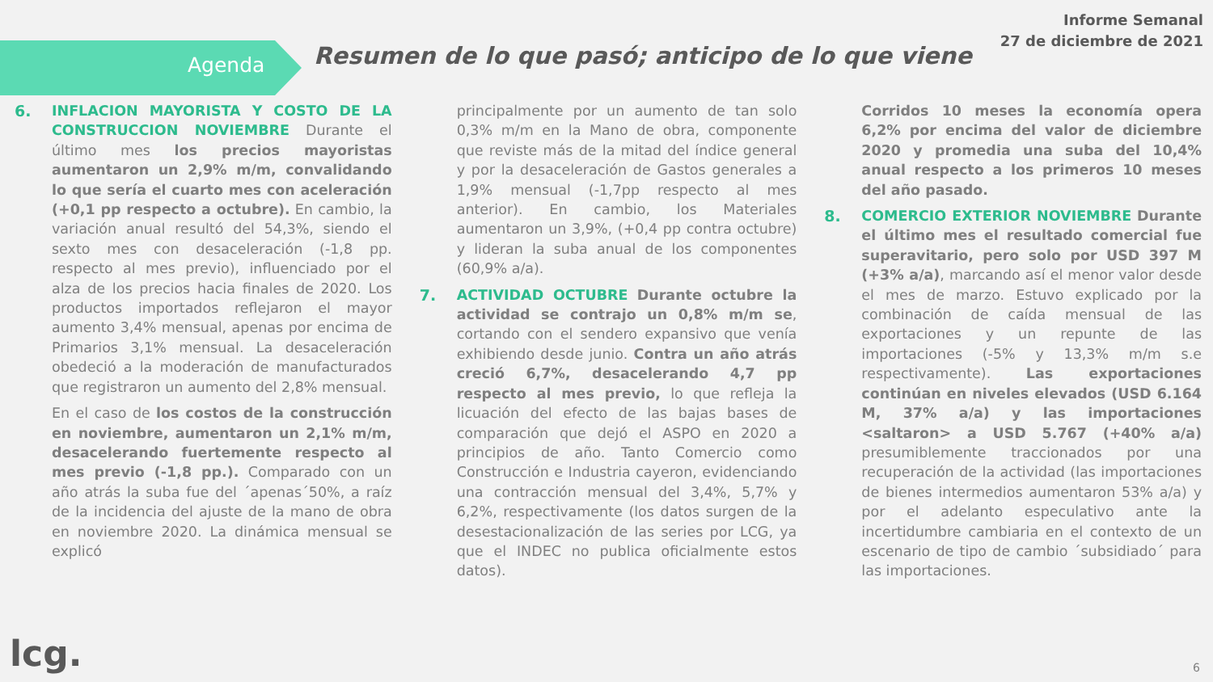Informe Semanal
27 de diciembre de 2021
Agenda
Resumen de lo que pasó; anticipo de lo que viene
6. INFLACION MAYORISTA Y COSTO DE LA CONSTRUCCION NOVIEMBRE Durante el último mes los precios mayoristas aumentaron un 2,9% m/m, convalidando lo que sería el cuarto mes con aceleración (+0,1 pp respecto a octubre). En cambio, la variación anual resultó del 54,3%, siendo el sexto mes con desaceleración (-1,8 pp. respecto al mes previo), influenciado por el alza de los precios hacia finales de 2020. Los productos importados reflejaron el mayor aumento 3,4% mensual, apenas por encima de Primarios 3,1% mensual. La desaceleración obedeció a la moderación de manufacturados que registraron un aumento del 2,8% mensual.
En el caso de los costos de la construcción en noviembre, aumentaron un 2,1% m/m, desacelerando fuertemente respecto al mes previo (-1,8 pp.). Comparado con un año atrás la suba fue del ´apenas´50%, a raíz de la incidencia del ajuste de la mano de obra en noviembre 2020. La dinámica mensual se explicó
principalmente por un aumento de tan solo 0,3% m/m en la Mano de obra, componente que reviste más de la mitad del índice general y por la desaceleración de Gastos generales a 1,9% mensual (-1,7pp respecto al mes anterior). En cambio, los Materiales aumentaron un 3,9%, (+0,4 pp contra octubre) y lideran la suba anual de los componentes (60,9% a/a).
7. ACTIVIDAD OCTUBRE Durante octubre la actividad se contrajo un 0,8% m/m se, cortando con el sendero expansivo que venía exhibiendo desde junio. Contra un año atrás creció 6,7%, desacelerando 4,7 pp respecto al mes previo, lo que refleja la licuación del efecto de las bajas bases de comparación que dejó el ASPO en 2020 a principios de año. Tanto Comercio como Construcción e Industria cayeron, evidenciando una contracción mensual del 3,4%, 5,7% y 6,2%, respectivamente (los datos surgen de la desestacionalización de las series por LCG, ya que el INDEC no publica oficialmente estos datos).
Corridos 10 meses la economía opera 6,2% por encima del valor de diciembre 2020 y promedia una suba del 10,4% anual respecto a los primeros 10 meses del año pasado.
8. COMERCIO EXTERIOR NOVIEMBRE Durante el último mes el resultado comercial fue superavitario, pero solo por USD 397 M (+3% a/a), marcando así el menor valor desde el mes de marzo. Estuvo explicado por la combinación de caída mensual de las exportaciones y un repunte de las importaciones (-5% y 13,3% m/m s.e respectivamente). Las exportaciones continúan en niveles elevados (USD 6.164 M, 37% a/a) y las importaciones <saltaron> a USD 5.767 (+40% a/a) presumiblemente traccionados por una recuperación de la actividad (las importaciones de bienes intermedios aumentaron 53% a/a) y por el adelanto especulativo ante la incertidumbre cambiaria en el contexto de un escenario de tipo de cambio ´subsidiado´ para las importaciones.
lcg. 6